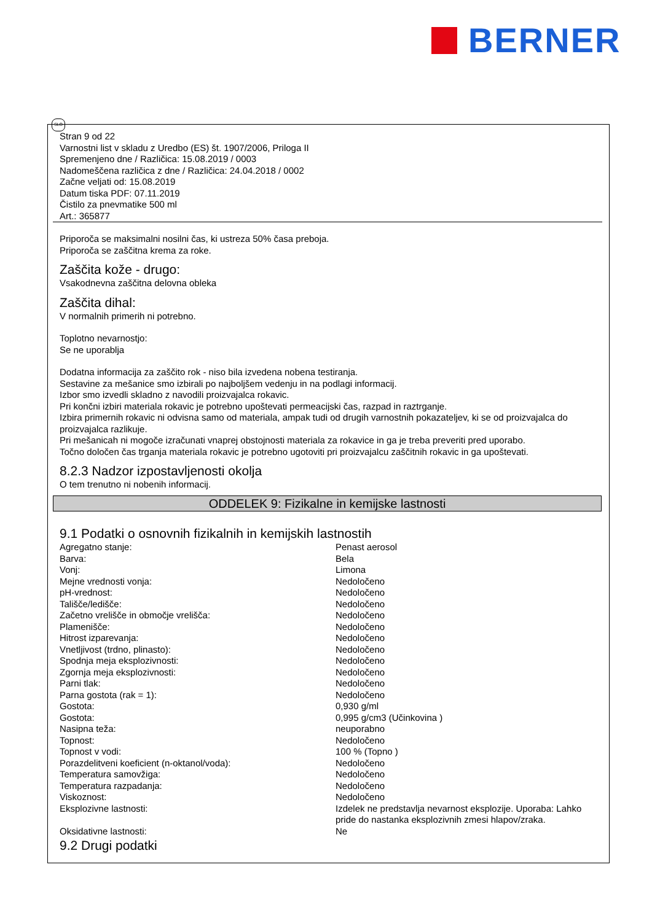BERNER
SLO
Stran 9 od 22
Varnostni list v skladu z Uredbo (ES) št. 1907/2006, Priloga II
Spremenjeno dne / Različica: 15.08.2019 / 0003
Nadomeščena različica z dne / Različica: 24.04.2018 / 0002
Začne veljati od: 15.08.2019
Datum tiska PDF: 07.11.2019
Čistilo za pnevmatike 500 ml
Art.: 365877
Priporoča se maksimalni nosilni čas, ki ustreza 50% časa preboja.
Priporoča se zaščitna krema za roke.
Zaščita kože - drugo:
Vsakodnevna zaščitna delovna obleka
Zaščita dihal:
V normalnih primerih ni potrebno.
Toplotno nevarnostjo:
Se ne uporablja
Dodatna informacija za zaščito rok - niso bila izvedena nobena testiranja.
Sestavine za mešanice smo izbirali po najboljšem vedenju in na podlagi informacij.
Izbor smo izvedli skladno z navodili proizvajalca rokavic.
Pri končni izbiri materiala rokavic je potrebno upoštevati permeacijski čas, razpad in raztrganje.
Izbira primernih rokavic ni odvisna samo od materiala, ampak tudi od drugih varnostnih pokazateljev, ki se od proizvajalca do proizvajalca razlikuje.
Pri mešanicah ni mogoče izračunati vnaprej obstojnosti materiala za rokavice in ga je treba preveriti pred uporabo.
Točno določen čas trganja materiala rokavic je potrebno ugotoviti pri proizvajalcu zaščitnih rokavic in ga upoštevati.
8.2.3 Nadzor izpostavljenosti okolja
O tem trenutno ni nobenih informacij.
ODDELEK 9: Fizikalne in kemijske lastnosti
9.1 Podatki o osnovnih fizikalnih in kemijskih lastnostih
| Agregatno stanje: | Penast aerosol |
| Barva: | Bela |
| Vonj: | Limona |
| Mejne vrednosti vonja: | Nedoločeno |
| pH-vrednost: | Nedoločeno |
| Tališče/ledišče: | Nedoločeno |
| Začetno vrelišče in območje vrelišča: | Nedoločeno |
| Plamenišče: | Nedoločeno |
| Hitrost izparevanja: | Nedoločeno |
| Vnetljivost (trdno, plinasto): | Nedoločeno |
| Spodnja meja eksplozivnosti: | Nedoločeno |
| Zgornja meja eksplozivnosti: | Nedoločeno |
| Parni tlak: | Nedoločeno |
| Parna gostota (rak = 1): | Nedoločeno |
| Gostota: | 0,930 g/ml |
| Gostota: | 0,995 g/cm3 (Učinkovina ) |
| Nasipna teža: | neuporabno |
| Topnost: | Nedoločeno |
| Topnost v vodi: | 100 % (Topno ) |
| Porazdelitveni koeficient (n-oktanol/voda): | Nedoločeno |
| Temperatura samovžiga: | Nedoločeno |
| Temperatura razpadanja: | Nedoločeno |
| Viskoznost: | Nedoločeno |
| Eksplozivne lastnosti: | Izdelek ne predstavlja nevarnost eksplozije. Uporaba: Lahko pride do nastanka eksplozivnih zmesi hlapov/zraka. |
| Oksidativne lastnosti: | Ne |
9.2 Drugi podatki